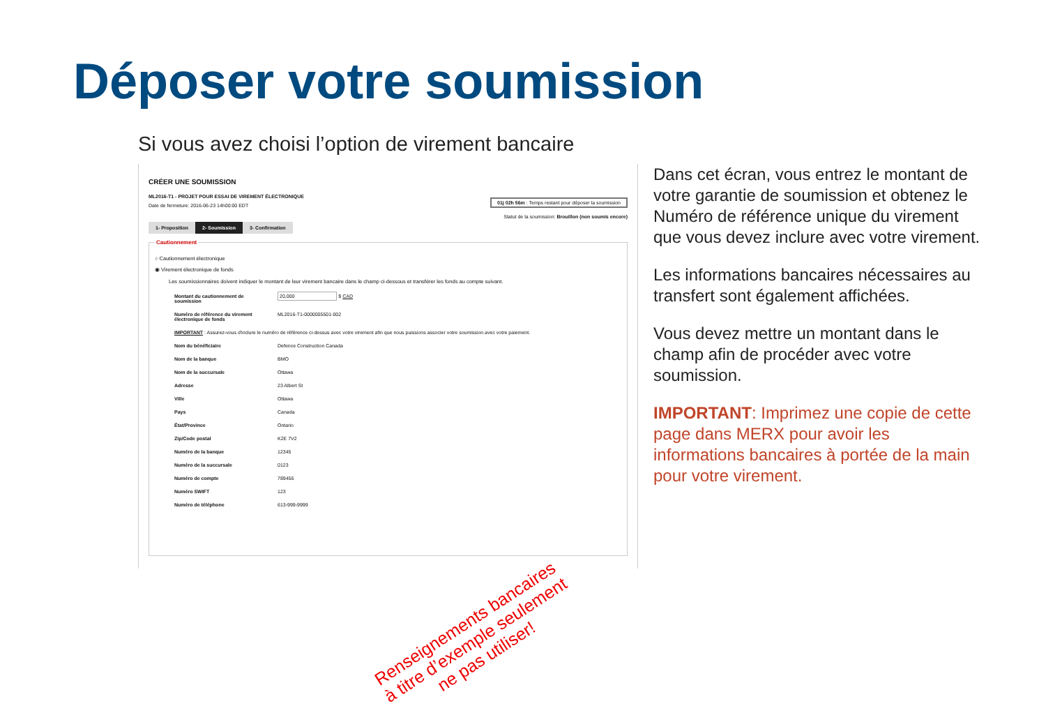Déposer votre soumission
Si vous avez choisi l’option de virement bancaire
CRÉER UNE SOUMISSION
ML2016-T1 - PROJET POUR ESSAI DE VIREMENT ÉLECTRONIQUE
Date de fermeture: 2016-06-23 14h00:00 EDT
01j 02h 56m : Temps restant pour déposer la soumission
Statut de la soumission: Brouillon (non soumis encore)
1- Proposition 2- Soumission 3- Confirmation
Cautionnement
○ Cautionnement électronique
◉ Virement électronique de fonds
Les soumissionnaires doivent indiquer le montant de leur virement bancaire dans le champ ci-dessous et transférer les fonds au compte suivant.
| Montant du cautionnement de soumission | 20,000 $ CAD |
| Numéro de référence du virement électronique de fonds | ML2016-T1-0000005501-002 |
| IMPORTANT : Assurez-vous d'inclure le numéro de référence ci-dessus avec votre virement afin que nous puissions associer votre soumission avec votre paiement. | |
| Nom du bénéficiaire | Defence Construction Canada |
| Nom de la banque | BMO |
| Nom de la succursale | Ottawa |
| Adresse | 23 Albert St |
| Ville | Ottawa |
| Pays | Canada |
| État/Province | Ontario |
| Zip/Code postal | K2E 7V2 |
| Numéro de la banque | 12345 |
| Numéro de la succursale | 0123 |
| Numéro de compte | 789456 |
| Numéro SWIFT | 123 |
| Numéro de téléphone | 613-999-9999 |
Renseignements bancaires
à titre d’exemple seulement
ne pas utiliser!
Dans cet écran, vous entrez le montant de votre garantie de soumission et obtenez le Numéro de référence unique du virement que vous devez inclure avec votre virement.
Les informations bancaires nécessaires au transfert sont également affichées.
Vous devez mettre un montant dans le champ afin de procéder avec votre soumission.
IMPORTANT: Imprimez une copie de cette page dans MERX pour avoir les informations bancaires à portée de la main pour votre virement.